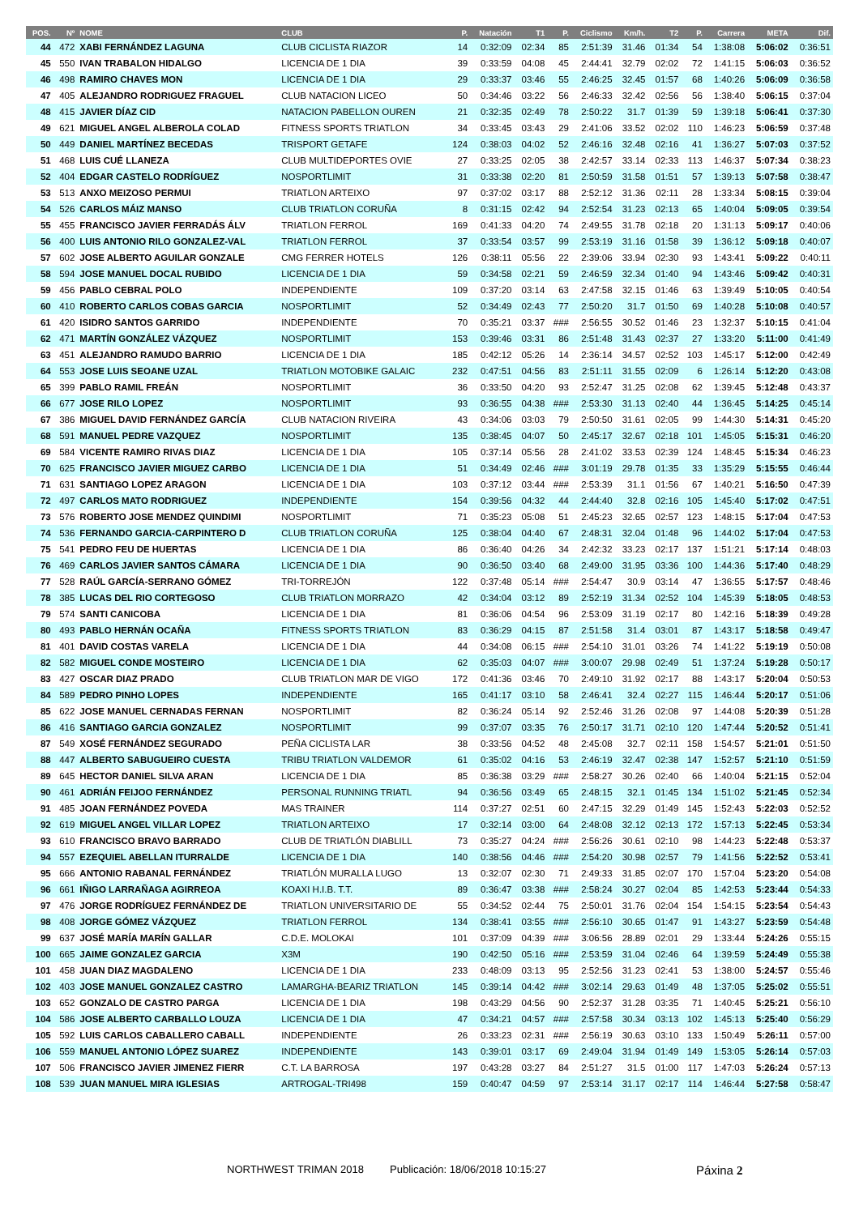| POS. | Nº | NOME | CLUB | P. | Natación | T1 | P. | Ciclismo | Km/h. | T2 | P. | Carrera | META | Dif. |
| --- | --- | --- | --- | --- | --- | --- | --- | --- | --- | --- | --- | --- | --- | --- |
| 44 | 472 | XABI FERNÁNDEZ LAGUNA | CLUB CICLISTA RIAZOR | 14 | 0:32:09 | 02:34 | 85 | 2:51:39 | 31.46 | 01:34 | 54 | 1:38:08 | 5:06:02 | 0:36:51 |
| 45 | 550 | IVAN TRABALON HIDALGO | LICENCIA DE 1 DIA | 39 | 0:33:59 | 04:08 | 45 | 2:44:41 | 32.79 | 02:02 | 72 | 1:41:15 | 5:06:03 | 0:36:52 |
| 46 | 498 | RAMIRO CHAVES MON | LICENCIA DE 1 DIA | 29 | 0:33:37 | 03:46 | 55 | 2:46:25 | 32.45 | 01:57 | 68 | 1:40:26 | 5:06:09 | 0:36:58 |
| 47 | 405 | ALEJANDRO RODRIGUEZ FRAGUEL | CLUB NATACION LICEO | 50 | 0:34:46 | 03:22 | 56 | 2:46:33 | 32.42 | 02:56 | 56 | 1:38:40 | 5:06:15 | 0:37:04 |
| 48 | 415 | JAVIER DÍAZ CID | NATACION PABELLON OUREN | 21 | 0:32:35 | 02:49 | 78 | 2:50:22 | 31.7 | 01:39 | 59 | 1:39:18 | 5:06:41 | 0:37:30 |
| 49 | 621 | MIGUEL ANGEL ALBEROLA COLAD | FITNESS SPORTS TRIATLON | 34 | 0:33:45 | 03:43 | 29 | 2:41:06 | 33.52 | 02:02 | 110 | 1:46:23 | 5:06:59 | 0:37:48 |
| 50 | 449 | DANIEL MARTÍNEZ BECEDAS | TRISPORT GETAFE | 124 | 0:38:03 | 04:02 | 52 | 2:46:16 | 32.48 | 02:16 | 41 | 1:36:27 | 5:07:03 | 0:37:52 |
| 51 | 468 | LUIS CUÉ LLANEZA | CLUB MULTIDEPORTES OVIE | 27 | 0:33:25 | 02:05 | 38 | 2:42:57 | 33.14 | 02:33 | 113 | 1:46:37 | 5:07:34 | 0:38:23 |
| 52 | 404 | EDGAR CASTELO RODRÍGUEZ | NOSPORTLIMIT | 31 | 0:33:38 | 02:20 | 81 | 2:50:59 | 31.58 | 01:51 | 57 | 1:39:13 | 5:07:58 | 0:38:47 |
| 53 | 513 | ANXO MEIZOSO PERMUI | TRIATLON ARTEIXO | 97 | 0:37:02 | 03:17 | 88 | 2:52:12 | 31.36 | 02:11 | 28 | 1:33:34 | 5:08:15 | 0:39:04 |
| 54 | 526 | CARLOS MÁIZ MANSO | CLUB TRIATLON CORUÑA | 8 | 0:31:15 | 02:42 | 94 | 2:52:54 | 31.23 | 02:13 | 65 | 1:40:04 | 5:09:05 | 0:39:54 |
| 55 | 455 | FRANCISCO JAVIER FERRADÁS ÁLV | TRIATLON FERROL | 169 | 0:41:33 | 04:20 | 74 | 2:49:55 | 31.78 | 02:18 | 20 | 1:31:13 | 5:09:17 | 0:40:06 |
| 56 | 400 | LUIS ANTONIO RILO GONZALEZ-VAL | TRIATLON FERROL | 37 | 0:33:54 | 03:57 | 99 | 2:53:19 | 31.16 | 01:58 | 39 | 1:36:12 | 5:09:18 | 0:40:07 |
| 57 | 602 | JOSE ALBERTO AGUILAR GONZALE | CMG FERRER HOTELS | 126 | 0:38:11 | 05:56 | 22 | 2:39:06 | 33.94 | 02:30 | 93 | 1:43:41 | 5:09:22 | 0:40:11 |
| 58 | 594 | JOSE MANUEL DOCAL RUBIDO | LICENCIA DE 1 DIA | 59 | 0:34:58 | 02:21 | 59 | 2:46:59 | 32.34 | 01:40 | 94 | 1:43:46 | 5:09:42 | 0:40:31 |
| 59 | 456 | PABLO CEBRAL POLO | INDEPENDIENTE | 109 | 0:37:20 | 03:14 | 63 | 2:47:58 | 32.15 | 01:46 | 63 | 1:39:49 | 5:10:05 | 0:40:54 |
| 60 | 410 | ROBERTO CARLOS COBAS GARCIA | NOSPORTLIMIT | 52 | 0:34:49 | 02:43 | 77 | 2:50:20 | 31.7 | 01:50 | 69 | 1:40:28 | 5:10:08 | 0:40:57 |
| 61 | 420 | ISIDRO SANTOS GARRIDO | INDEPENDIENTE | 70 | 0:35:21 | 03:37 | ### | 2:56:55 | 30.52 | 01:46 | 23 | 1:32:37 | 5:10:15 | 0:41:04 |
| 62 | 471 | MARTÍN GONZÁLEZ VÁZQUEZ | NOSPORTLIMIT | 153 | 0:39:46 | 03:31 | 86 | 2:51:48 | 31.43 | 02:37 | 27 | 1:33:20 | 5:11:00 | 0:41:49 |
| 63 | 451 | ALEJANDRO RAMUDO BARRIO | LICENCIA DE 1 DIA | 185 | 0:42:12 | 05:26 | 14 | 2:36:14 | 34.57 | 02:52 | 103 | 1:45:17 | 5:12:00 | 0:42:49 |
| 64 | 553 | JOSE LUIS SEOANE UZAL | TRIATLON MOTOBIKE GALAIC | 232 | 0:47:51 | 04:56 | 83 | 2:51:11 | 31.55 | 02:09 | 6 | 1:26:14 | 5:12:20 | 0:43:08 |
| 65 | 399 | PABLO RAMIL FREÁN | NOSPORTLIMIT | 36 | 0:33:50 | 04:20 | 93 | 2:52:47 | 31.25 | 02:08 | 62 | 1:39:45 | 5:12:48 | 0:43:37 |
| 66 | 677 | JOSE RILO LOPEZ | NOSPORTLIMIT | 93 | 0:36:55 | 04:38 | ### | 2:53:30 | 31.13 | 02:40 | 44 | 1:36:45 | 5:14:25 | 0:45:14 |
| 67 | 386 | MIGUEL DAVID FERNÁNDEZ GARCÍA | CLUB NATACION RIVEIRA | 43 | 0:34:06 | 03:03 | 79 | 2:50:50 | 31.61 | 02:05 | 99 | 1:44:30 | 5:14:31 | 0:45:20 |
| 68 | 591 | MANUEL PEDRE VAZQUEZ | NOSPORTLIMIT | 135 | 0:38:45 | 04:07 | 50 | 2:45:17 | 32.67 | 02:18 | 101 | 1:45:05 | 5:15:31 | 0:46:20 |
| 69 | 584 | VICENTE RAMIRO RIVAS DIAZ | LICENCIA DE 1 DIA | 105 | 0:37:14 | 05:56 | 28 | 2:41:02 | 33.53 | 02:39 | 124 | 1:48:45 | 5:15:34 | 0:46:23 |
| 70 | 625 | FRANCISCO JAVIER MIGUEZ CARBO | LICENCIA DE 1 DIA | 51 | 0:34:49 | 02:46 | ### | 3:01:19 | 29.78 | 01:35 | 33 | 1:35:29 | 5:15:55 | 0:46:44 |
| 71 | 631 | SANTIAGO LOPEZ ARAGON | LICENCIA DE 1 DIA | 103 | 0:37:12 | 03:44 | ### | 2:53:39 | 31.1 | 01:56 | 67 | 1:40:21 | 5:16:50 | 0:47:39 |
| 72 | 497 | CARLOS MATO RODRIGUEZ | INDEPENDIENTE | 154 | 0:39:56 | 04:32 | 44 | 2:44:40 | 32.8 | 02:16 | 105 | 1:45:40 | 5:17:02 | 0:47:51 |
| 73 | 576 | ROBERTO JOSE MENDEZ QUINDIMI | NOSPORTLIMIT | 71 | 0:35:23 | 05:08 | 51 | 2:45:23 | 32.65 | 02:57 | 123 | 1:48:15 | 5:17:04 | 0:47:53 |
| 74 | 536 | FERNANDO GARCIA-CARPINTERO D | CLUB TRIATLON CORUÑA | 125 | 0:38:04 | 04:40 | 67 | 2:48:31 | 32.04 | 01:48 | 96 | 1:44:02 | 5:17:04 | 0:47:53 |
| 75 | 541 | PEDRO FEU DE HUERTAS | LICENCIA DE 1 DIA | 86 | 0:36:40 | 04:26 | 34 | 2:42:32 | 33.23 | 02:17 | 137 | 1:51:21 | 5:17:14 | 0:48:03 |
| 76 | 469 | CARLOS JAVIER SANTOS CÁMARA | LICENCIA DE 1 DIA | 90 | 0:36:50 | 03:40 | 68 | 2:49:00 | 31.95 | 03:36 | 100 | 1:44:36 | 5:17:40 | 0:48:29 |
| 77 | 528 | RAÚL GARCÍA-SERRANO GÓMEZ | TRI-TORREJÓN | 122 | 0:37:48 | 05:14 | ### | 2:54:47 | 30.9 | 03:14 | 47 | 1:36:55 | 5:17:57 | 0:48:46 |
| 78 | 385 | LUCAS DEL RIO CORTEGOSO | CLUB TRIATLON MORRAZO | 42 | 0:34:04 | 03:12 | 89 | 2:52:19 | 31.34 | 02:52 | 104 | 1:45:39 | 5:18:05 | 0:48:53 |
| 79 | 574 | SANTI CANICOBA | LICENCIA DE 1 DIA | 81 | 0:36:06 | 04:54 | 96 | 2:53:09 | 31.19 | 02:17 | 80 | 1:42:16 | 5:18:39 | 0:49:28 |
| 80 | 493 | PABLO HERNÁN OCAÑA | FITNESS SPORTS TRIATLON | 83 | 0:36:29 | 04:15 | 87 | 2:51:58 | 31.4 | 03:01 | 87 | 1:43:17 | 5:18:58 | 0:49:47 |
| 81 | 401 | DAVID COSTAS VARELA | LICENCIA DE 1 DIA | 44 | 0:34:08 | 06:15 | ### | 2:54:10 | 31.01 | 03:26 | 74 | 1:41:22 | 5:19:19 | 0:50:08 |
| 82 | 582 | MIGUEL CONDE MOSTEIRO | LICENCIA DE 1 DIA | 62 | 0:35:03 | 04:07 | ### | 3:00:07 | 29.98 | 02:49 | 51 | 1:37:24 | 5:19:28 | 0:50:17 |
| 83 | 427 | OSCAR DIAZ PRADO | CLUB TRIATLON MAR DE VIGO | 172 | 0:41:36 | 03:46 | 70 | 2:49:10 | 31.92 | 02:17 | 88 | 1:43:17 | 5:20:04 | 0:50:53 |
| 84 | 589 | PEDRO PINHO LOPES | INDEPENDIENTE | 165 | 0:41:17 | 03:10 | 58 | 2:46:41 | 32.4 | 02:27 | 115 | 1:46:44 | 5:20:17 | 0:51:06 |
| 85 | 622 | JOSE MANUEL CERNADAS FERNAN | NOSPORTLIMIT | 82 | 0:36:24 | 05:14 | 92 | 2:52:46 | 31.26 | 02:08 | 97 | 1:44:08 | 5:20:39 | 0:51:28 |
| 86 | 416 | SANTIAGO GARCIA GONZALEZ | NOSPORTLIMIT | 99 | 0:37:07 | 03:35 | 76 | 2:50:17 | 31.71 | 02:10 | 120 | 1:47:44 | 5:20:52 | 0:51:41 |
| 87 | 549 | XOSÉ FERNÁNDEZ SEGURADO | PEÑA CICLISTA LAR | 38 | 0:33:56 | 04:52 | 48 | 2:45:08 | 32.7 | 02:11 | 158 | 1:54:57 | 5:21:01 | 0:51:50 |
| 88 | 447 | ALBERTO SABUGUEIRO CUESTA | TRIBU TRIATLON VALDEMOR | 61 | 0:35:02 | 04:16 | 53 | 2:46:19 | 32.47 | 02:38 | 147 | 1:52:57 | 5:21:10 | 0:51:59 |
| 89 | 645 | HECTOR DANIEL SILVA ARAN | LICENCIA DE 1 DIA | 85 | 0:36:38 | 03:29 | ### | 2:58:27 | 30.26 | 02:40 | 66 | 1:40:04 | 5:21:15 | 0:52:04 |
| 90 | 461 | ADRIÁN FEIJOO FERNÁNDEZ | PERSONAL RUNNING TRIATL | 94 | 0:36:56 | 03:49 | 65 | 2:48:15 | 32.1 | 01:45 | 134 | 1:51:02 | 5:21:45 | 0:52:34 |
| 91 | 485 | JOAN FERNÁNDEZ POVEDA | MAS TRAINER | 114 | 0:37:27 | 02:51 | 60 | 2:47:15 | 32.29 | 01:49 | 145 | 1:52:43 | 5:22:03 | 0:52:52 |
| 92 | 619 | MIGUEL ANGEL VILLAR LOPEZ | TRIATLON ARTEIXO | 17 | 0:32:14 | 03:00 | 64 | 2:48:08 | 32.12 | 02:13 | 172 | 1:57:13 | 5:22:45 | 0:53:34 |
| 93 | 610 | FRANCISCO BRAVO BARRADO | CLUB DE TRIATLÓN DIABLILL | 73 | 0:35:27 | 04:24 | ### | 2:56:26 | 30.61 | 02:10 | 98 | 1:44:23 | 5:22:48 | 0:53:37 |
| 94 | 557 | EZEQUIEL ABELLAN ITURRALDE | LICENCIA DE 1 DIA | 140 | 0:38:56 | 04:46 | ### | 2:54:20 | 30.98 | 02:57 | 79 | 1:41:56 | 5:22:52 | 0:53:41 |
| 95 | 666 | ANTONIO RABANAL FERNÁNDEZ | TRIATLÓN MURALLA LUGO | 13 | 0:32:07 | 02:30 | 71 | 2:49:33 | 31.85 | 02:07 | 170 | 1:57:04 | 5:23:20 | 0:54:08 |
| 96 | 661 | IÑIGO LARRAÑAGA AGIRREOA | KOAXI H.I.B. T.T. | 89 | 0:36:47 | 03:38 | ### | 2:58:24 | 30.27 | 02:04 | 85 | 1:42:53 | 5:23:44 | 0:54:33 |
| 97 | 476 | JORGE RODRÍGUEZ FERNÁNDEZ DE | TRIATLON UNIVERSITARIO DE | 55 | 0:34:52 | 02:44 | 75 | 2:50:01 | 31.76 | 02:04 | 154 | 1:54:15 | 5:23:54 | 0:54:43 |
| 98 | 408 | JORGE GÓMEZ VÁZQUEZ | TRIATLON FERROL | 134 | 0:38:41 | 03:55 | ### | 2:56:10 | 30.65 | 01:47 | 91 | 1:43:27 | 5:23:59 | 0:54:48 |
| 99 | 637 | JOSÉ MARÍA MARÍN GALLAR | C.D.E. MOLOKAI | 101 | 0:37:09 | 04:39 | ### | 3:06:56 | 28.89 | 02:01 | 29 | 1:33:44 | 5:24:26 | 0:55:15 |
| 100 | 665 | JAIME GONZALEZ GARCIA | X3M | 190 | 0:42:50 | 05:16 | ### | 2:53:59 | 31.04 | 02:46 | 64 | 1:39:59 | 5:24:49 | 0:55:38 |
| 101 | 458 | JUAN DIAZ MAGDALENO | LICENCIA DE 1 DIA | 233 | 0:48:09 | 03:13 | 95 | 2:52:56 | 31.23 | 02:41 | 53 | 1:38:00 | 5:24:57 | 0:55:46 |
| 102 | 403 | JOSE MANUEL GONZALEZ CASTRO | LAMARGHA-BEARIZ TRIATLON | 145 | 0:39:14 | 04:42 | ### | 3:02:14 | 29.63 | 01:49 | 48 | 1:37:05 | 5:25:02 | 0:55:51 |
| 103 | 652 | GONZALO DE CASTRO PARGA | LICENCIA DE 1 DIA | 198 | 0:43:29 | 04:56 | 90 | 2:52:37 | 31.28 | 03:35 | 71 | 1:40:45 | 5:25:21 | 0:56:10 |
| 104 | 586 | JOSE ALBERTO CARBALLO LOUZA | LICENCIA DE 1 DIA | 47 | 0:34:21 | 04:57 | ### | 2:57:58 | 30.34 | 03:13 | 102 | 1:45:13 | 5:25:40 | 0:56:29 |
| 105 | 592 | LUIS CARLOS CABALLERO CABALL | INDEPENDIENTE | 26 | 0:33:23 | 02:31 | ### | 2:56:19 | 30.63 | 03:10 | 133 | 1:50:49 | 5:26:11 | 0:57:00 |
| 106 | 559 | MANUEL ANTONIO LÓPEZ SUAREZ | INDEPENDIENTE | 143 | 0:39:01 | 03:17 | 69 | 2:49:04 | 31.94 | 01:49 | 149 | 1:53:05 | 5:26:14 | 0:57:03 |
| 107 | 506 | FRANCISCO JAVIER JIMENEZ FIERR | C.T. LA BARROSA | 197 | 0:43:28 | 03:27 | 84 | 2:51:27 | 31.5 | 01:00 | 117 | 1:47:03 | 5:26:24 | 0:57:13 |
| 108 | 539 | JUAN MANUEL MIRA IGLESIAS | ARTROGAL-TRI498 | 159 | 0:40:47 | 04:59 | 97 | 2:53:14 | 31.17 | 02:17 | 114 | 1:46:44 | 5:27:58 | 0:58:47 |
NORTHWEST TRIMAN 2018 Publicación: 18/06/2018 10:15:27 Páxina 2